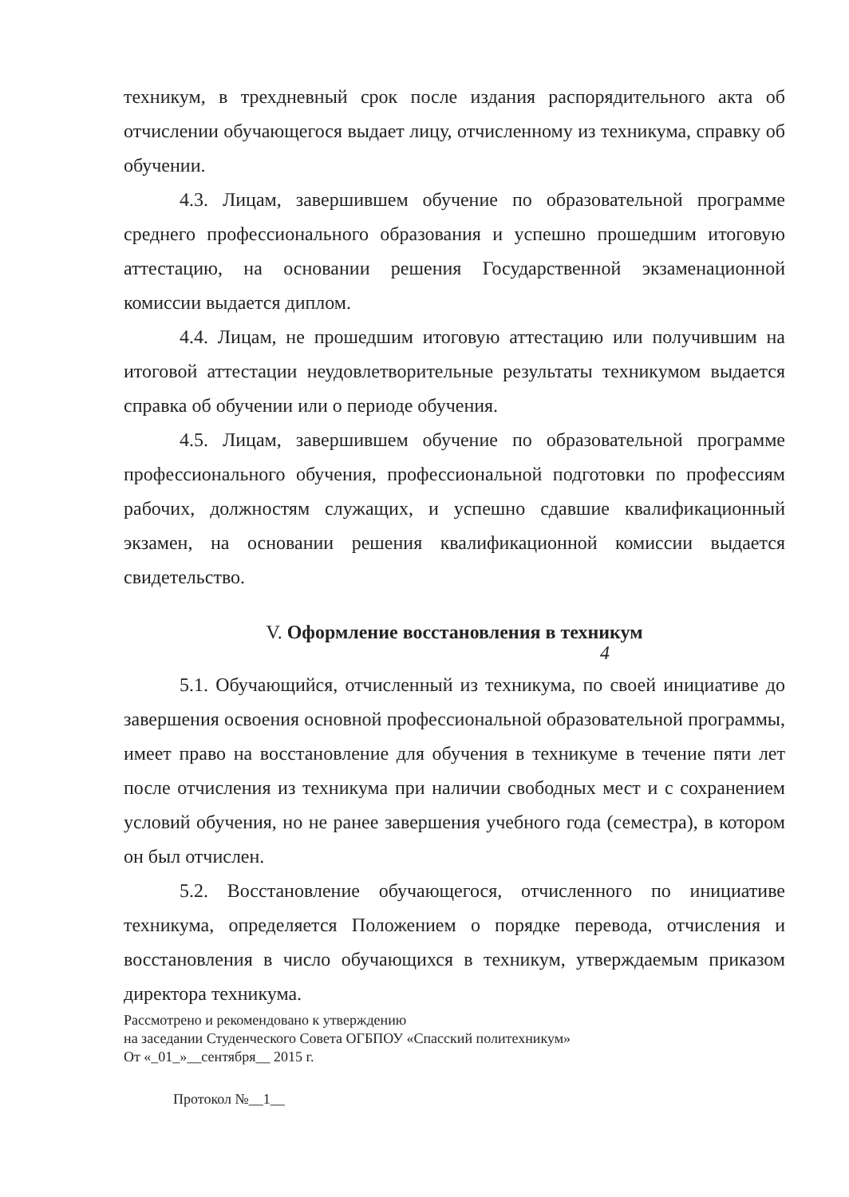техникум, в трехдневный срок после издания распорядительного акта об отчислении обучающегося выдает лицу, отчисленному из техникума, справку об обучении.
4.3. Лицам, завершившем обучение по образовательной программе среднего профессионального образования и успешно прошедшим итоговую аттестацию, на основании решения Государственной экзаменационной комиссии выдается диплом.
4.4. Лицам, не прошедшим итоговую аттестацию или получившим на итоговой аттестации неудовлетворительные результаты техникумом выдается справка об обучении или о периоде обучения.
4.5. Лицам, завершившем обучение по образовательной программе профессионального обучения, профессиональной подготовки по профессиям рабочих, должностям служащих, и успешно сдавшие квалификационный экзамен, на основании решения квалификационной комиссии выдается свидетельство.
V. Оформление восстановления в техникум
4
5.1. Обучающийся, отчисленный из техникума, по своей инициативе до завершения освоения основной профессиональной образовательной программы, имеет право на восстановление для обучения в техникуме в течение пяти лет после отчисления из техникума при наличии свободных мест и с сохранением условий обучения, но не ранее завершения учебного года (семестра), в котором он был отчислен.
5.2. Восстановление обучающегося, отчисленного по инициативе техникума, определяется Положением о порядке перевода, отчисления и восстановления в число обучающихся в техникум, утверждаемым приказом директора техникума.
Рассмотрено и рекомендовано к утверждению
на заседании Студенческого Совета ОГБПОУ «Спасский политехникум»
От «_01_»__сентября__ 2015 г.
Протокол №__1__